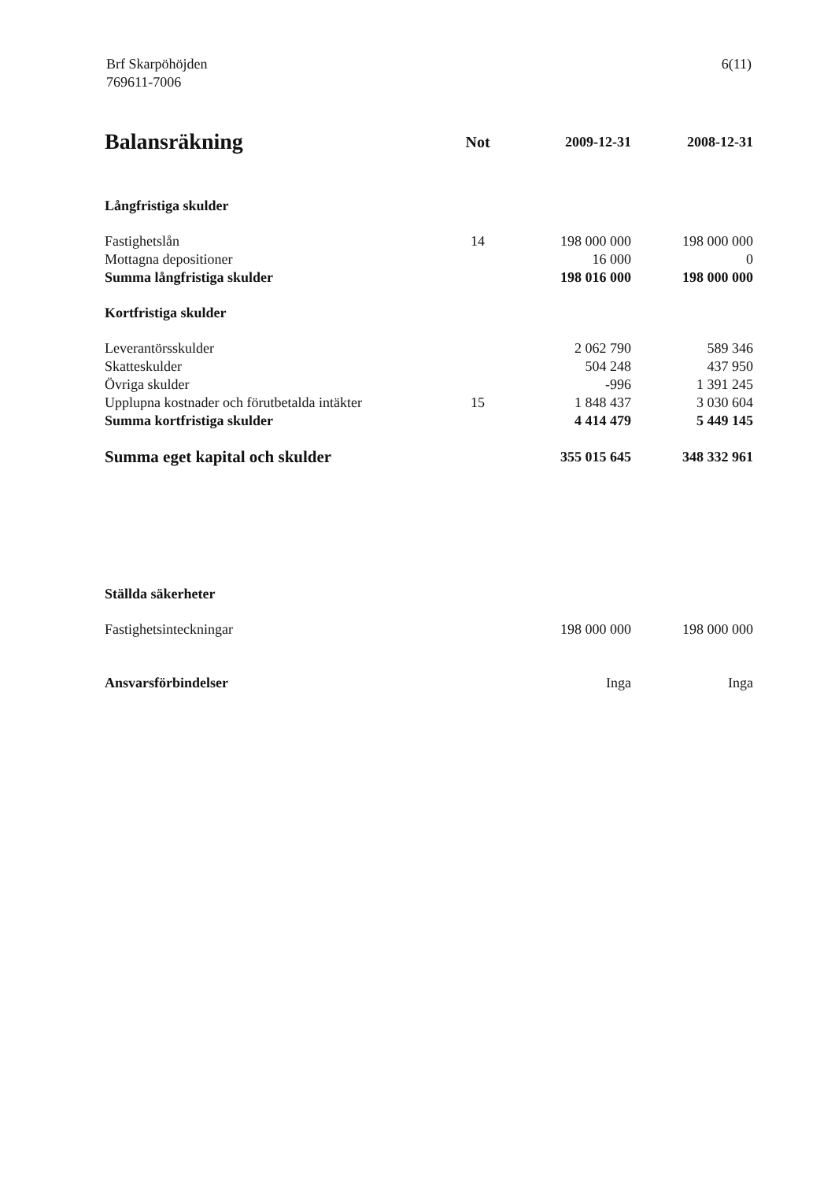Brf Skarpöhöjden
769611-7006
6(11)
| Balansräkning | Not | 2009-12-31 | 2008-12-31 |
| --- | --- | --- | --- |
| Långfristiga skulder | | | |
| Fastighetslån | 14 | 198 000 000 | 198 000 000 |
| Mottagna depositioner | | 16 000 | 0 |
| Summa långfristiga skulder | | 198 016 000 | 198 000 000 |
| Kortfristiga skulder | | | |
| Leverantörsskulder | | 2 062 790 | 589 346 |
| Skatteskulder | | 504 248 | 437 950 |
| Övriga skulder | | -996 | 1 391 245 |
| Upplupna kostnader och förutbetalda intäkter | 15 | 1 848 437 | 3 030 604 |
| Summa kortfristiga skulder | | 4 414 479 | 5 449 145 |
| Summa eget kapital och skulder | | 355 015 645 | 348 332 961 |
| Ställda säkerheter | | | |
| Fastighetsinteckningar | | 198 000 000 | 198 000 000 |
| Ansvarsförbindelser | | Inga | Inga |